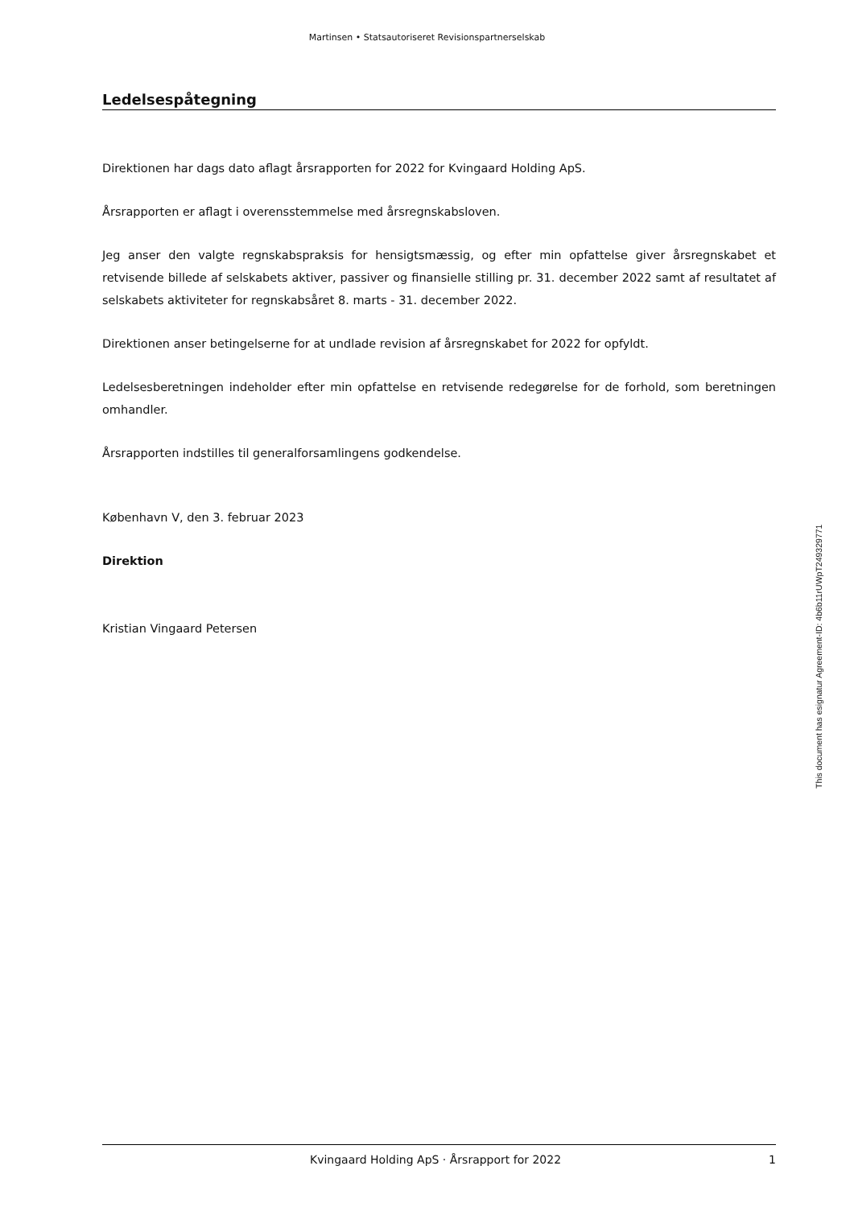Martinsen • Statsautoriseret Revisionspartnerselskab
Ledelsespåtegning
Direktionen har dags dato aflagt årsrapporten for 2022 for Kvingaard Holding ApS.
Årsrapporten er aflagt i overensstemmelse med årsregnskabsloven.
Jeg anser den valgte regnskabspraksis for hensigtsmæssig, og efter min opfattelse giver årsregnskabet et retvisende billede af selskabets aktiver, passiver og finansielle stilling pr. 31. december 2022 samt af resultatet af selskabets aktiviteter for regnskabsåret 8. marts - 31. december 2022.
Direktionen anser betingelserne for at undlade revision af årsregnskabet for 2022 for opfyldt.
Ledelsesberetningen indeholder efter min opfattelse en retvisende redegørelse for de forhold, som beretningen omhandler.
Årsrapporten indstilles til generalforsamlingens godkendelse.
København V, den 3. februar 2023
Direktion
Kristian Vingaard Petersen
This document has esignatur Agreement-ID: 4b6b11rUWpT249329771
Kvingaard Holding ApS · Årsrapport for 2022 1